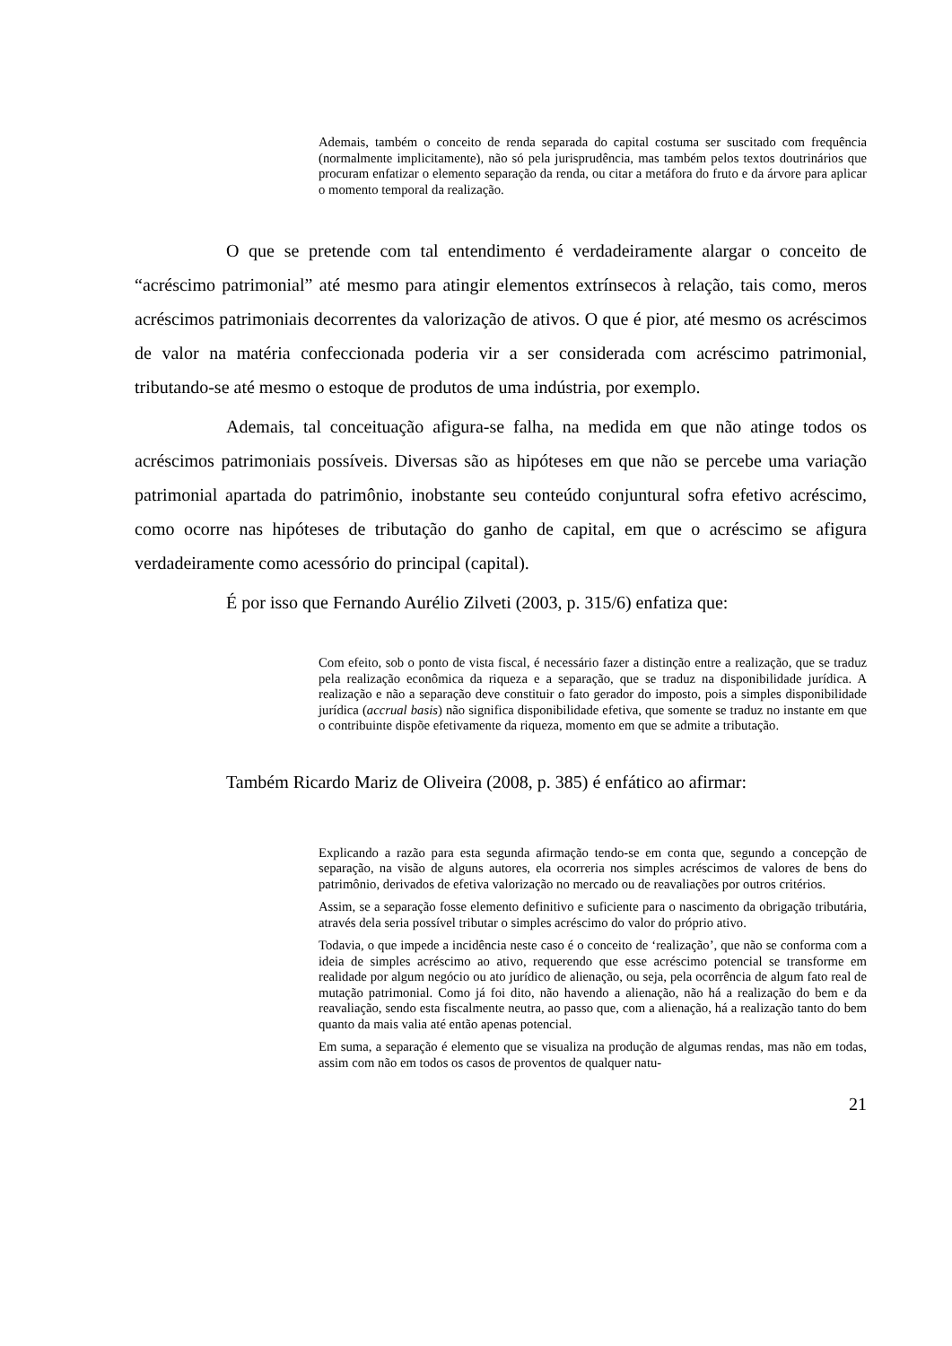Ademais, também o conceito de renda separada do capital costuma ser suscitado com frequência (normalmente implicitamente), não só pela jurisprudência, mas também pelos textos doutrinários que procuram enfatizar o elemento separação da renda, ou citar a metáfora do fruto e da árvore para aplicar o momento temporal da realização.
O que se pretende com tal entendimento é verdadeiramente alargar o conceito de “acréscimo patrimonial” até mesmo para atingir elementos extrínsecos à relação, tais como, meros acréscimos patrimoniais decorrentes da valorização de ativos. O que é pior, até mesmo os acréscimos de valor na matéria confeccionada poderia vir a ser considerada com acréscimo patrimonial, tributando-se até mesmo o estoque de produtos de uma indústria, por exemplo.
Ademais, tal conceituação afigura-se falha, na medida em que não atinge todos os acréscimos patrimoniais possíveis. Diversas são as hipóteses em que não se percebe uma variação patrimonial apartada do patrimônio, inobstante seu conteúdo conjuntural sofra efetivo acréscimo, como ocorre nas hipóteses de tributação do ganho de capital, em que o acréscimo se afigura verdadeiramente como acessório do principal (capital).
É por isso que Fernando Aurélio Zilveti (2003, p. 315/6) enfatiza que:
Com efeito, sob o ponto de vista fiscal, é necessário fazer a distinção entre a realização, que se traduz pela realização econômica da riqueza e a separação, que se traduz na disponibilidade jurídica. A realização e não a separação deve constituir o fato gerador do imposto, pois a simples disponibilidade jurídica (accrual basis) não significa disponibilidade efetiva, que somente se traduz no instante em que o contribuinte dispõe efetivamente da riqueza, momento em que se admite a tributação.
Também Ricardo Mariz de Oliveira (2008, p. 385) é enfático ao afirmar:
Explicando a razão para esta segunda afirmação tendo-se em conta que, segundo a concepção de separação, na visão de alguns autores, ela ocorreria nos simples acréscimos de valores de bens do patrimônio, derivados de efetiva valorização no mercado ou de reavaliações por outros critérios.
Assim, se a separação fosse elemento definitivo e suficiente para o nascimento da obrigação tributária, através dela seria possível tributar o simples acréscimo do valor do próprio ativo.
Todavia, o que impede a incidência neste caso é o conceito de ‘realização’, que não se conforma com a ideia de simples acréscimo ao ativo, requerendo que esse acréscimo potencial se transforme em realidade por algum negócio ou ato jurídico de alienação, ou seja, pela ocorrência de algum fato real de mutação patrimonial. Como já foi dito, não havendo a alienação, não há a realização do bem e da reavaliação, sendo esta fiscalmente neutra, ao passo que, com a alienação, há a realização tanto do bem quanto da mais valia até então apenas potencial.
Em suma, a separação é elemento que se visualiza na produção de algumas rendas, mas não em todas, assim com não em todos os casos de proventos de qualquer natu-
21